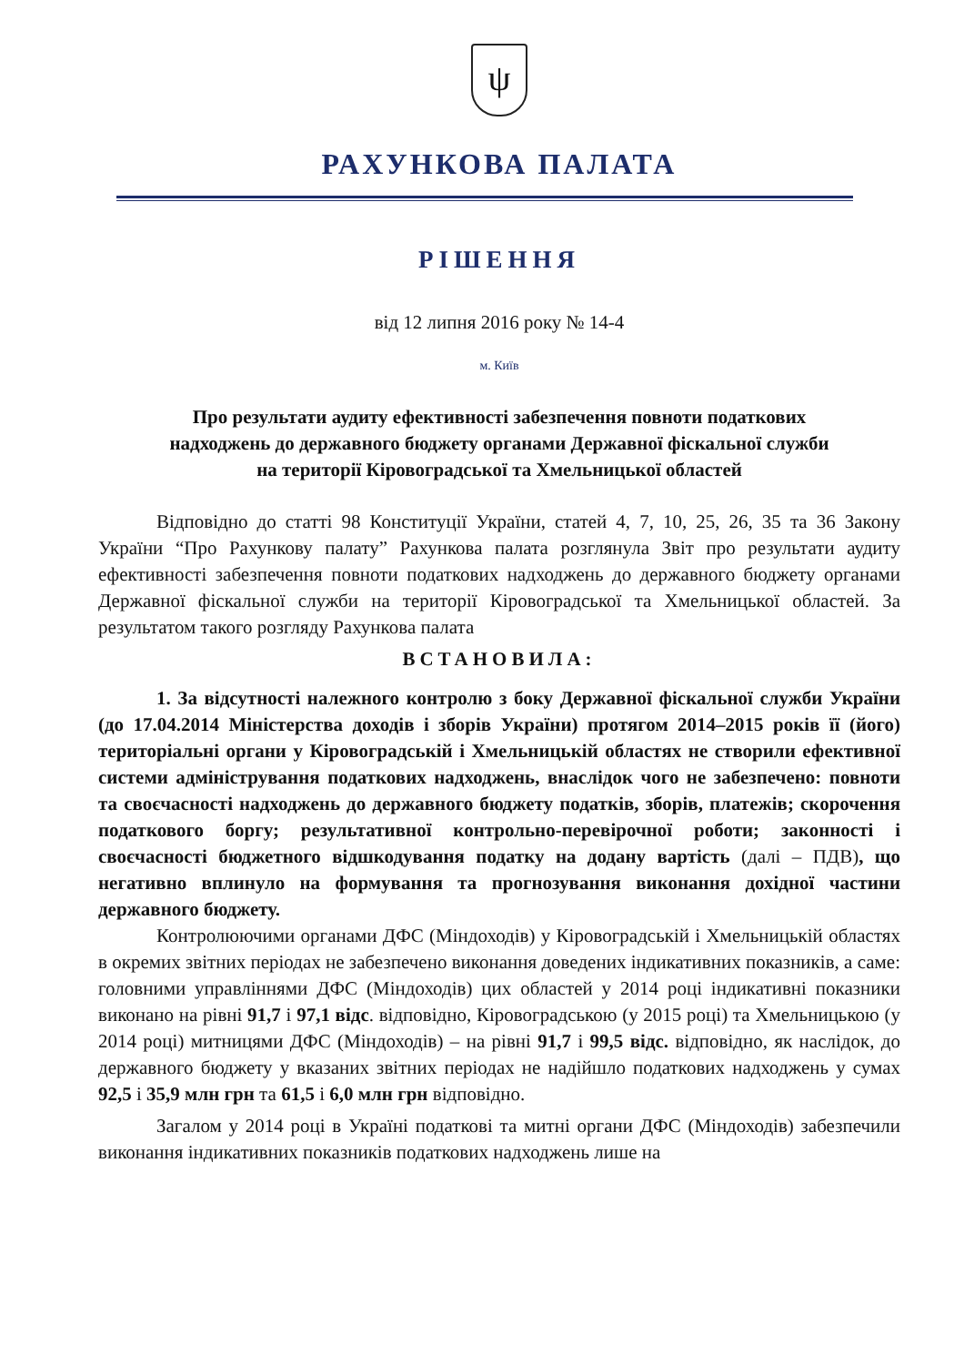ψ
РАХУНКОВА ПАЛАТА
РІШЕННЯ
від 12 липня 2016 року № 14-4
м. Київ
Про результати аудиту ефективності забезпечення повноти податкових
надходжень до державного бюджету органами Державної фіскальної служби
на території Кіровоградської та Хмельницької областей
Відповідно до статті 98 Конституції України, статей 4, 7, 10, 25, 26, 35 та 36 Закону України “Про Рахункову палату” Рахункова палата розглянула Звіт про результати аудиту ефективності забезпечення повноти податкових надходжень до державного бюджету органами Державної фіскальної служби на території Кіровоградської та Хмельницької областей. За результатом такого розгляду Рахункова палата
ВСТАНОВИЛА:
1. За відсутності належного контролю з боку Державної фіскальної служби України (до 17.04.2014 Міністерства доходів і зборів України) протягом 2014–2015 років її (його) територіальні органи у Кіровоградській і Хмельницькій областях не створили ефективної системи адміністрування податкових надходжень, внаслідок чого не забезпечено: повноти та своєчасності надходжень до державного бюджету податків, зборів, платежів; скорочення податкового боргу; результативної контрольно-перевірочної роботи; законності і своєчасності бюджетного відшкодування податку на додану вартість (далі – ПДВ), що негативно вплинуло на формування та прогнозування виконання дохідної частини державного бюджету.
Контролюючими органами ДФС (Міндоходів) у Кіровоградській і Хмельницькій областях в окремих звітних періодах не забезпечено виконання доведених індикативних показників, а саме: головними управліннями ДФС (Міндоходів) цих областей у 2014 році індикативні показники виконано на рівні 91,7 і 97,1 відс. відповідно, Кіровоградською (у 2015 році) та Хмельницькою (у 2014 році) митницями ДФС (Міндоходів) – на рівні 91,7 і 99,5 відс. відповідно, як наслідок, до державного бюджету у вказаних звітних періодах не надійшло податкових надходжень у сумах 92,5 і 35,9 млн грн та 61,5 і 6,0 млн грн відповідно.
Загалом у 2014 році в Україні податкові та митні органи ДФС (Міндоходів) забезпечили виконання індикативних показників податкових надходжень лише на